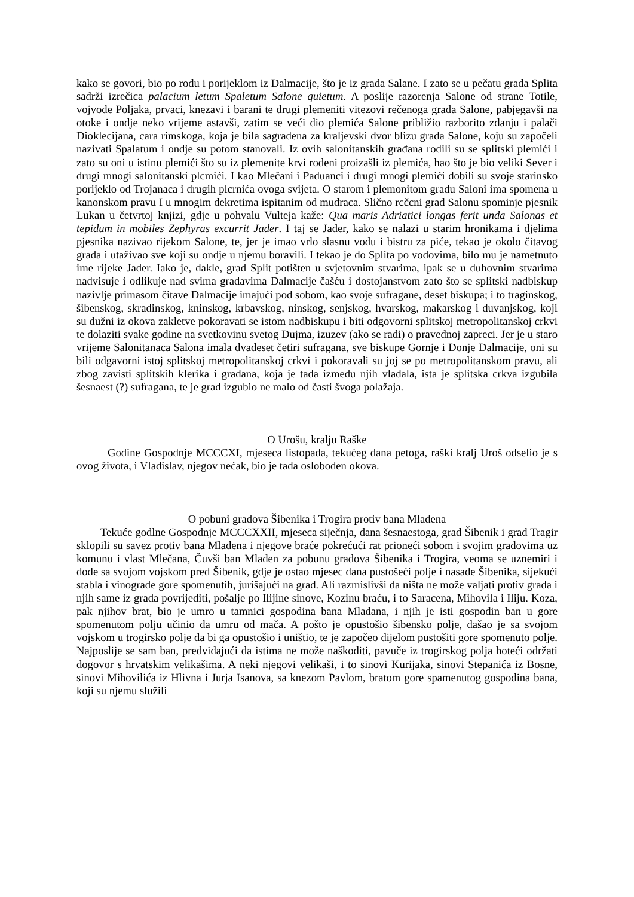kako se govori, bio po rodu i porijeklom iz Dalmacije, što je iz grada Salane. I zato se u pečatu grada Splita sadrži izrečica palacium letum Spaletum Salone quietum. A poslije razorenja Salone od strane Totile, vojvode Poljaka, prvaci, knezavi i barani te drugi plemeniti vitezovi rečenoga grada Salone, pabjegavši na otoke i ondje neko vrijeme astavši, zatim se veći dio plemića Salone približio razborito zdanju i palači Dioklecijana, cara rimskoga, koja je bila sagrađena za kraljevski dvor blizu grada Salone, koju su započeli nazivati Spalatum i ondje su potom stanovali. Iz ovih salonitanskih građana rodili su se splitski plemići i zato su oni u istinu plemići što su iz plemenite krvi rodeni proizašli iz plemića, hao što je bio veliki Sever i drugi mnogi salonitanski plcmići. I kao Mlečani i Paduanci i drugi mnogi plemići dobili su svoje starinsko porijeklo od Trojanaca i drugih plcrnića ovoga svijeta. O starom i plemonitom gradu Saloni ima spomena u kanonskom pravu I u mnogim dekretima ispitanim od mudraca. Slično rcčcni grad Salonu spominje pjesnik Lukan u četvrtoj knjizi, gdje u pohvalu Vulteja kaže: Qua maris Adriatici longas ferit unda Salonas et tepidum in mobiles Zephyras excurrit Jader. I taj se Jader, kako se nalazi u starim hronikama i djelima pjesnika nazivao rijekom Salone, te, jer je imao vrlo slasnu vodu i bistru za piće, tekao je okolo čitavog grada i utaživao sve koji su ondje u njemu boravili. I tekao je do Splita po vodovima, bilo mu je nametnuto ime rijeke Jader. Iako je, dakle, grad Split potišten u svjetovnim stvarima, ipak se u duhovnim stvarima nadvisuje i odlikuje nad svima gradavima Dalmacije čašću i dostojanstvom zato što se splitski nadbiskup nazivlje primasom čitave Dalmacije imajući pod sobom, kao svoje sufragane, deset biskupa; i to traginskog, šibenskog, skradinskog, kninskog, krbavskog, ninskog, senjskog, hvarskog, makarskog i duvanjskog, koji su dužni iz okova zakletve pokoravati se istom nadbiskupu i biti odgovorni splitskoj metropolitanskoj crkvi te dolaziti svake godine na svetkovinu svetog Dujma, izuzev (ako se radi) o pravednoj zapreci. Jer je u staro vrijeme Salonitanaca Salona imala dvadeset četiri sufragana, sve biskupe Gornje i Donje Dalmacije, oni su bili odgavorni istoj splitskoj metropolitanskoj crkvi i pokoravali su joj se po metropolitanskom pravu, ali zbog zavisti splitskih klerika i građana, koja je tada između njih vladala, ista je splitska crkva izgubila šesnaest (?) sufragana, te je grad izgubio ne malo od časti švoga polažaja.
O Urošu, kralju Raške
Godine Gospodnje MCCCXI, mjeseca listopada, tekućeg dana petoga, raški kralj Uroš odselio je s ovog života, i Vladislav, njegov nećak, bio je tada oslobođen okova.
O pobuni gradova Šibenika i Trogira protiv bana Mladena
Tekuće godlne Gospodnje MCCCXXII, mjeseca siječnja, dana šesnaestoga, grad Šibenik i grad Tragir sklopili su savez protiv bana Mladena i njegove braće pokrećući rat prioneći sobom i svojim gradovima uz komunu i vlast Mlečana, Čuvši ban Mladen za pobunu gradova Šibenika i Trogira, veoma se uznemiri i dođe sa svojom vojskom pred Šibenik, gdje je ostao mjesec dana pustošeći polje i nasade Šibenika, sijekući stabla i vinograde gore spomenutih, jurišajući na grad. Ali razmislivši da ništa ne može valjati protiv grada i njih same iz grada povrijediti, pošalje po Ilijine sinove, Kozinu braću, i to Saracena, Mihovila i Iliju. Koza, pak njihov brat, bio je umro u tamnici gospodina bana Mladana, i njih je isti gospodin ban u gore spomenutom polju učinio da umru od mača. A pošto je opustošio šibensko polje, dašao je sa svojom vojskom u trogirsko polje da bi ga opustošio i uništio, te je započeo dijelom pustošiti gore spomenuto polje. Najposlije se sam ban, predviđajući da istima ne može naškoditi, pavuče iz trogirskog polja hoteći održati dogovor s hrvatskim velikašima. A neki njegovi velikaši, i to sinovi Kurijaka, sinovi Stepanića iz Bosne, sinovi Mihovilića iz Hlivna i Jurja Isanova, sa knezom Pavlom, bratom gore spamenutog gospodina bana, koji su njemu služili